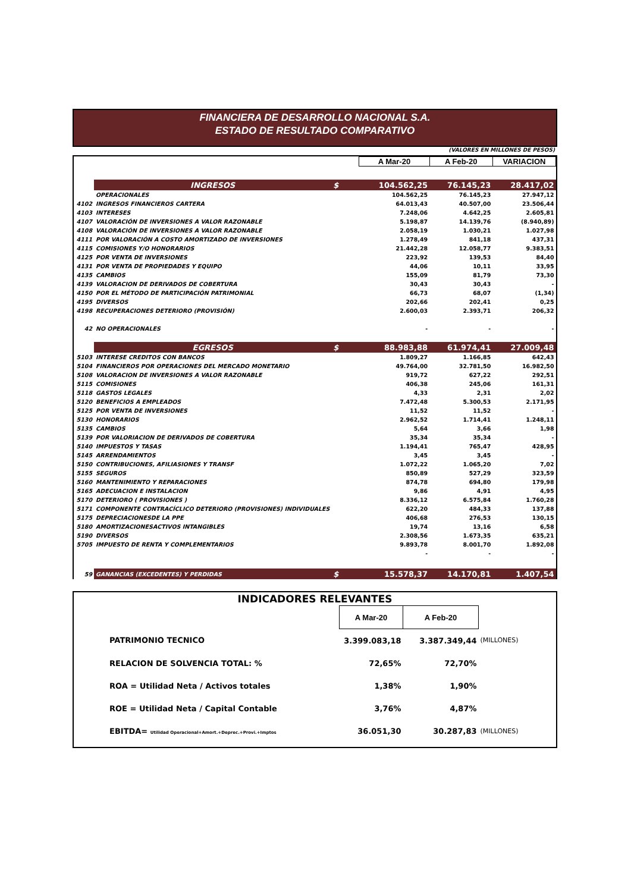FINANCIERA DE DESARROLLO NACIONAL S.A.
ESTADO DE RESULTADO COMPARATIVO
(VALORES EN MILLONES DE PESOS)
| | | | A Mar-20 | A Feb-20 | VARIACION |
| | INGRESOS | $ | 104.562,25 | 76.145,23 | 28.417,02 |
| | OPERACIONALES | | 104.562,25 | 76.145,23 | 27.947,12 |
| 4102 | INGRESOS FINANCIEROS CARTERA | | 64.013,43 | 40.507,00 | 23.506,44 |
| 4103 | INTERESES | | 7.248,06 | 4.642,25 | 2.605,81 |
| 4107 | VALORACIÓN DE INVERSIONES A VALOR RAZONABLE | | 5.198,87 | 14.139,76 | (8.940,89) |
| 4108 | VALORACIÓN DE INVERSIONES A VALOR RAZONABLE | | 2.058,19 | 1.030,21 | 1.027,98 |
| 4111 | POR VALORACIÓN A COSTO AMORTIZADO DE INVERSIONES | | 1.278,49 | 841,18 | 437,31 |
| 4115 | COMISIONES Y/O HONORARIOS | | 21.442,28 | 12.058,77 | 9.383,51 |
| 4125 | POR VENTA DE INVERSIONES | | 223,92 | 139,53 | 84,40 |
| 4131 | POR VENTA DE PROPIEDADES Y EQUIPO | | 44,06 | 10,11 | 33,95 |
| 4135 | CAMBIOS | | 155,09 | 81,79 | 73,30 |
| 4139 | VALORACION DE DERIVADOS DE COBERTURA | | 30,43 | 30,43 | - |
| 4150 | POR EL MÉTODO DE PARTICIPACIÓN PATRIMONIAL | | 66,73 | 68,07 | (1,34) |
| 4195 | DIVERSOS | | 202,66 | 202,41 | 0,25 |
| 4198 | RECUPERACIONES DETERIORO (PROVISIÓN) | | 2.600,03 | 2.393,71 | 206,32 |
| 42 | NO OPERACIONALES | | - | - | - |
| | EGRESOS | $ | 88.983,88 | 61.974,41 | 27.009,48 |
| 5103 | INTERESE CREDITOS CON BANCOS | | 1.809,27 | 1.166,85 | 642,43 |
| 5104 | FINANCIEROS POR OPERACIONES DEL MERCADO MONETARIO | | 49.764,00 | 32.781,50 | 16.982,50 |
| 5108 | VALORACION DE INVERSIONES A VALOR RAZONABLE | | 919,72 | 627,22 | 292,51 |
| 5115 | COMISIONES | | 406,38 | 245,06 | 161,31 |
| 5118 | GASTOS LEGALES | | 4,33 | 2,31 | 2,02 |
| 5120 | BENEFICIOS A EMPLEADOS | | 7.472,48 | 5.300,53 | 2.171,95 |
| 5125 | POR VENTA DE INVERSIONES | | 11,52 | 11,52 | - |
| 5130 | HONORARIOS | | 2.962,52 | 1.714,41 | 1.248,11 |
| 5135 | CAMBIOS | | 5,64 | 3,66 | 1,98 |
| 5139 | POR VALORIACION DE DERIVADOS DE COBERTURA | | 35,34 | 35,34 | - |
| 5140 | IMPUESTOS Y TASAS | | 1.194,41 | 765,47 | 428,95 |
| 5145 | ARRENDAMIENTOS | | 3,45 | 3,45 | - |
| 5150 | CONTRIBUCIONES, AFILIASIONES Y TRANSF | | 1.072,22 | 1.065,20 | 7,02 |
| 5155 | SEGUROS | | 850,89 | 527,29 | 323,59 |
| 5160 | MANTENIMIENTO Y REPARACIONES | | 874,78 | 694,80 | 179,98 |
| 5165 | ADECUACION E INSTALACION | | 9,86 | 4,91 | 4,95 |
| 5170 | DETERIORO ( PROVISIONES ) | | 8.336,12 | 6.575,84 | 1.760,28 |
| 5171 | COMPONENTE CONTRACÍCLICO DETERIORO (PROVISIONES) INDIVIDUALES | | 622,20 | 484,33 | 137,88 |
| 5175 | DEPRECIACIONESDE LA PPE | | 406,68 | 276,53 | 130,15 |
| 5180 | AMORTIZACIONESACTIVOS INTANGIBLES | | 19,74 | 13,16 | 6,58 |
| 5190 | DIVERSOS | | 2.308,56 | 1.673,35 | 635,21 |
| 5705 | IMPUESTO DE RENTA Y COMPLEMENTARIOS | | 9.893,78 | 8.001,70 | 1.892,08 |
| | | | - | - | - |
| 59 | GANANCIAS (EXCEDENTES) Y PERDIDAS | $ | 15.578,37 | 14.170,81 | 1.407,54 |
| INDICADORES RELEVANTES | | | |
| | A Mar-20 | A Feb-20 | |
| PATRIMONIO TECNICO | 3.399.083,18 | 3.387.349,44 | (MILLONES) |
| RELACION DE SOLVENCIA TOTAL: % | 72,65% | 72,70% | |
| ROA = Utilidad Neta / Activos totales | 1,38% | 1,90% | |
| ROE = Utilidad Neta / Capital Contable | 3,76% | 4,87% | |
| EBITDA= Utilidad Operacional+Amort.+Deprec.+Provi.+Imptos | 36.051,30 | 30.287,83 | (MILLONES) |